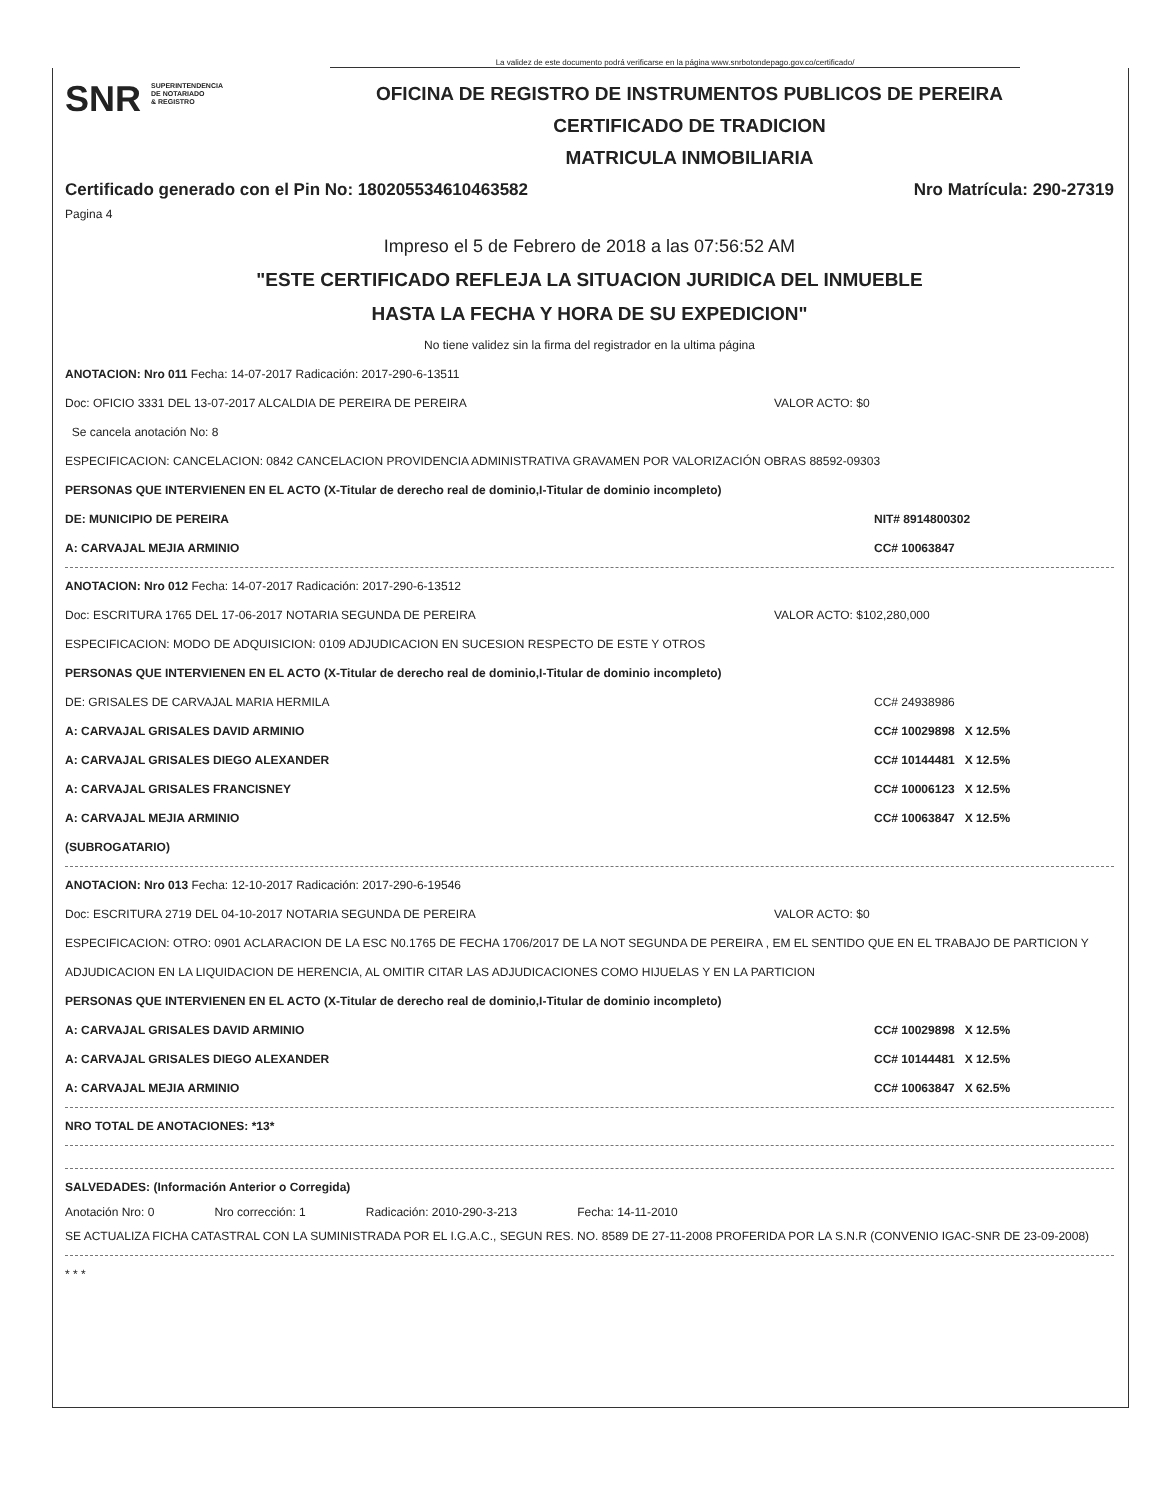La validez de este documento podrá verificarse en la página www.snrbotondepago.gov.co/certificado/
SNR SUPERINTENDENCIA
DE NOTARIADO
& REGISTRO
OFICINA DE REGISTRO DE INSTRUMENTOS PUBLICOS DE PEREIRA
CERTIFICADO DE TRADICION
MATRICULA INMOBILIARIA
Certificado generado con el Pin No: 180205534610463582 Nro Matrícula: 290-27319
Pagina 4
Impreso el 5 de Febrero de 2018 a las 07:56:52 AM
"ESTE CERTIFICADO REFLEJA LA SITUACION JURIDICA DEL INMUEBLE
HASTA LA FECHA Y HORA DE SU EXPEDICION"
No tiene validez sin la firma del registrador en la ultima página
ANOTACION: Nro 011 Fecha: 14-07-2017 Radicación: 2017-290-6-13511
Doc: OFICIO 3331 DEL 13-07-2017 ALCALDIA DE PEREIRA DE PEREIRA VALOR ACTO: $0
Se cancela anotación No: 8
ESPECIFICACION: CANCELACION: 0842 CANCELACION PROVIDENCIA ADMINISTRATIVA GRAVAMEN POR VALORIZACIÓN OBRAS 88592-09303
PERSONAS QUE INTERVIENEN EN EL ACTO (X-Titular de derecho real de dominio,I-Titular de dominio incompleto)
DE: MUNICIPIO DE PEREIRA NIT# 8914800302
A: CARVAJAL MEJIA ARMINIO CC# 10063847
ANOTACION: Nro 012 Fecha: 14-07-2017 Radicación: 2017-290-6-13512
Doc: ESCRITURA 1765 DEL 17-06-2017 NOTARIA SEGUNDA DE PEREIRA VALOR ACTO: $102,280,000
ESPECIFICACION: MODO DE ADQUISICION: 0109 ADJUDICACION EN SUCESION RESPECTO DE ESTE Y OTROS
PERSONAS QUE INTERVIENEN EN EL ACTO (X-Titular de derecho real de dominio,I-Titular de dominio incompleto)
DE: GRISALES DE CARVAJAL MARIA HERMILA CC# 24938986
A: CARVAJAL GRISALES DAVID ARMINIO CC# 10029898 X 12.5%
A: CARVAJAL GRISALES DIEGO ALEXANDER CC# 10144481 X 12.5%
A: CARVAJAL GRISALES FRANCISNEY CC# 10006123 X 12.5%
A: CARVAJAL MEJIA ARMINIO CC# 10063847 X 12.5%
(SUBROGATARIO)
ANOTACION: Nro 013 Fecha: 12-10-2017 Radicación: 2017-290-6-19546
Doc: ESCRITURA 2719 DEL 04-10-2017 NOTARIA SEGUNDA DE PEREIRA VALOR ACTO: $0
ESPECIFICACION: OTRO: 0901 ACLARACION DE LA ESC N0.1765 DE FECHA 1706/2017 DE LA NOT SEGUNDA DE PEREIRA , EM EL SENTIDO QUE EN EL TRABAJO DE PARTICION Y ADJUDICACION EN LA LIQUIDACION DE HERENCIA, AL OMITIR CITAR LAS ADJUDICACIONES COMO HIJUELAS Y EN LA PARTICION
PERSONAS QUE INTERVIENEN EN EL ACTO (X-Titular de derecho real de dominio,I-Titular de dominio incompleto)
A: CARVAJAL GRISALES DAVID ARMINIO CC# 10029898 X 12.5%
A: CARVAJAL GRISALES DIEGO ALEXANDER CC# 10144481 X 12.5%
A: CARVAJAL MEJIA ARMINIO CC# 10063847 X 62.5%
NRO TOTAL DE ANOTACIONES: *13*
SALVEDADES: (Información Anterior o Corregida)
Anotación Nro: 0 Nro corrección: 1 Radicación: 2010-290-3-213 Fecha: 14-11-2010
SE ACTUALIZA FICHA CATASTRAL CON LA SUMINISTRADA POR EL I.G.A.C., SEGUN RES. NO. 8589 DE 27-11-2008 PROFERIDA POR LA S.N.R (CONVENIO IGAC-SNR DE 23-09-2008)
* * *